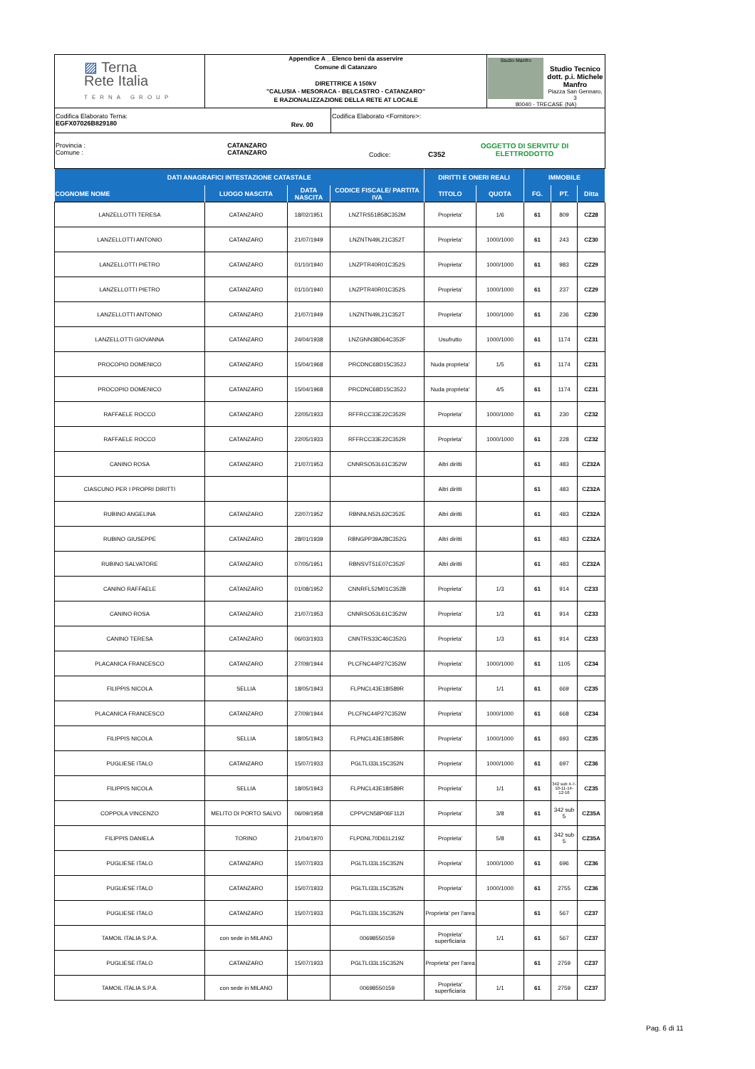| ▨ Terna Rete Italia TERNA GROUP | Appendice A _ Elenco beni da asservire Comune di Catanzaro DIRETTRICE A 150kV "CALUSIA - MESORACA - BELCASTRO - CATANZARO" E RAZIONALIZZAZIONE DELLA RETE AT LOCALE | | | Studio Manfro Studio Tecnico dott. p.i. Michele Manfro Piazza San Gennaro, 3 80040 - TRECASE (NA) |
| Codifica Elaborato Terna: EGFX07026B829180 | | Rev. 00 | Codifica Elaborato <Fornitore>: | |
| Provincia : Comune : CATANZARO CATANZARO Codice: C352 OGGETTO DI SERVITU' DI ELETTRODOTTO | | | | |
| DATI ANAGRAFICI INTESTAZIONE CATASTALE | | | | DIRITTI E ONERI REALI | | IMMOBILE | | |
| --- | --- | --- | --- | --- | --- | --- | --- | --- |
| COGNOME NOME | LUOGO NASCITA | DATA NASCITA | CODICE FISCALE/ PARTITA IVA | TITOLO | QUOTA | FG. | PT. | Ditta |
| LANZELLOTTI TERESA | CATANZARO | 18/02/1951 | LNZTRS51B58C352M | Proprieta' | 1/6 | 61 | 809 | CZ28 |
| LANZELLOTTI ANTONIO | CATANZARO | 21/07/1949 | LNZNTN49L21C352T | Proprieta' | 1000/1000 | 61 | 243 | CZ30 |
| LANZELLOTTI PIETRO | CATANZARO | 01/10/1940 | LNZPTR40R01C352S | Proprieta' | 1000/1000 | 61 | 983 | CZ29 |
| LANZELLOTTI PIETRO | CATANZARO | 01/10/1940 | LNZPTR40R01C352S | Proprieta' | 1000/1000 | 61 | 237 | CZ29 |
| LANZELLOTTI ANTONIO | CATANZARO | 21/07/1949 | LNZNTN49L21C352T | Proprieta' | 1000/1000 | 61 | 236 | CZ30 |
| LANZELLOTTI GIOVANNA | CATANZARO | 24/04/1938 | LNZGNN38D64C352F | Usufrutto | 1000/1000 | 61 | 1174 | CZ31 |
| PROCOPIO DOMENICO | CATANZARO | 15/04/1968 | PRCDNC68D15C352J | Nuda proprieta' | 1/5 | 61 | 1174 | CZ31 |
| PROCOPIO DOMENICO | CATANZARO | 15/04/1968 | PRCDNC68D15C352J | Nuda proprieta' | 4/5 | 61 | 1174 | CZ31 |
| RAFFAELE ROCCO | CATANZARO | 22/05/1933 | RFFRCC33E22C352R | Proprieta' | 1000/1000 | 61 | 230 | CZ32 |
| RAFFAELE ROCCO | CATANZARO | 22/05/1933 | RFFRCC33E22C352R | Proprieta' | 1000/1000 | 61 | 228 | CZ32 |
| CANINO ROSA | CATANZARO | 21/07/1953 | CNNRSO53L61C352W | Altri diritti | | 61 | 483 | CZ32A |
| CIASCUNO PER I PROPRI DIRITTI | | | | Altri diritti | | 61 | 483 | CZ32A |
| RUBINO ANGELINA | CATANZARO | 22/07/1952 | RBNNLN52L62C352E | Altri diritti | | 61 | 483 | CZ32A |
| RUBINO GIUSEPPE | CATANZARO | 28/01/1939 | RBNGPP39A28C352G | Altri diritti | | 61 | 483 | CZ32A |
| RUBINO SALVATORE | CATANZARO | 07/05/1951 | RBNSVT51E07C352F | Altri diritti | | 61 | 483 | CZ32A |
| CANINO RAFFAELE | CATANZARO | 01/08/1952 | CNNRFL52M01C352B | Proprieta' | 1/3 | 61 | 914 | CZ33 |
| CANINO ROSA | CATANZARO | 21/07/1953 | CNNRSO53L61C352W | Proprieta' | 1/3 | 61 | 914 | CZ33 |
| CANINO TERESA | CATANZARO | 06/03/1933 | CNNTRS33C46C352G | Proprieta' | 1/3 | 61 | 914 | CZ33 |
| PLACANICA FRANCESCO | CATANZARO | 27/09/1944 | PLCFNC44P27C352W | Proprieta' | 1000/1000 | 61 | 1105 | CZ34 |
| FILIPPIS NICOLA | SELLIA | 18/05/1943 | FLPNCL43E18I589R | Proprieta' | 1/1 | 61 | 669 | CZ35 |
| PLACANICA FRANCESCO | CATANZARO | 27/09/1944 | PLCFNC44P27C352W | Proprieta' | 1000/1000 | 61 | 668 | CZ34 |
| FILIPPIS NICOLA | SELLIA | 18/05/1943 | FLPNCL43E18I589R | Proprieta' | 1000/1000 | 61 | 693 | CZ35 |
| PUGLIESE ITALO | CATANZARO | 15/07/1933 | PGLTLI33L15C352N | Proprieta' | 1000/1000 | 61 | 697 | CZ36 |
| FILIPPIS NICOLA | SELLIA | 18/05/1943 | FLPNCL43E18I589R | Proprieta' | 1/1 | 61 | 342 sub 4-7-10-11-14-12-16 | CZ35 |
| COPPOLA VINCENZO | MELITO DI PORTO SALVO | 06/09/1958 | CPPVCN58P06F112I | Proprieta' | 3/8 | 61 | 342 sub 5 | CZ35A |
| FILIPPIS DANIELA | TORINO | 21/04/1970 | FLPDNL70D61L219Z | Proprieta' | 5/8 | 61 | 342 sub 5 | CZ35A |
| PUGLIESE ITALO | CATANZARO | 15/07/1933 | PGLTLI33L15C352N | Proprieta' | 1000/1000 | 61 | 696 | CZ36 |
| PUGLIESE ITALO | CATANZARO | 15/07/1933 | PGLTLI33L15C352N | Proprieta' | 1000/1000 | 61 | 2755 | CZ36 |
| PUGLIESE ITALO | CATANZARO | 15/07/1933 | PGLTLI33L15C352N | Proprieta' per l'area | | 61 | 567 | CZ37 |
| TAMOIL ITALIA S.P.A. | con sede in MILANO | | 00698550159 | Proprieta' superficiaria | 1/1 | 61 | 567 | CZ37 |
| PUGLIESE ITALO | CATANZARO | 15/07/1933 | PGLTLI33L15C352N | Proprieta' per l'area | | 61 | 2759 | CZ37 |
| TAMOIL ITALIA S.P.A. | con sede in MILANO | | 00698550159 | Proprieta' superficiaria | 1/1 | 61 | 2759 | CZ37 |
Pag. 6 di 11